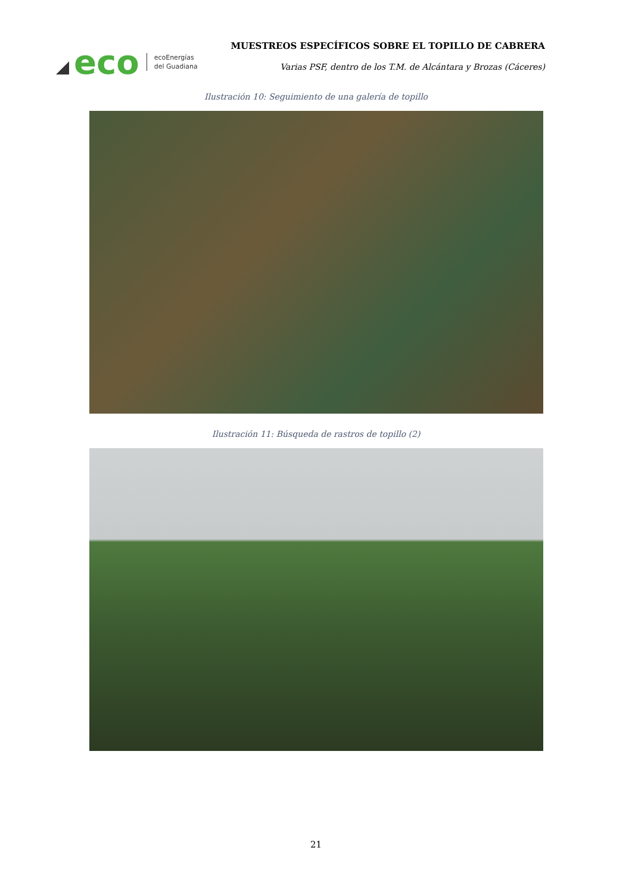eco
ecoEnergías
del Guadiana
MUESTREOS ESPECÍFICOS SOBRE EL TOPILLO DE CABRERA
Varias PSF, dentro de los T.M. de Alcántara y Brozas (Cáceres)
Ilustración 10: Seguimiento de una galería de topillo
Ilustración 11: Búsqueda de rastros de topillo (2)
21